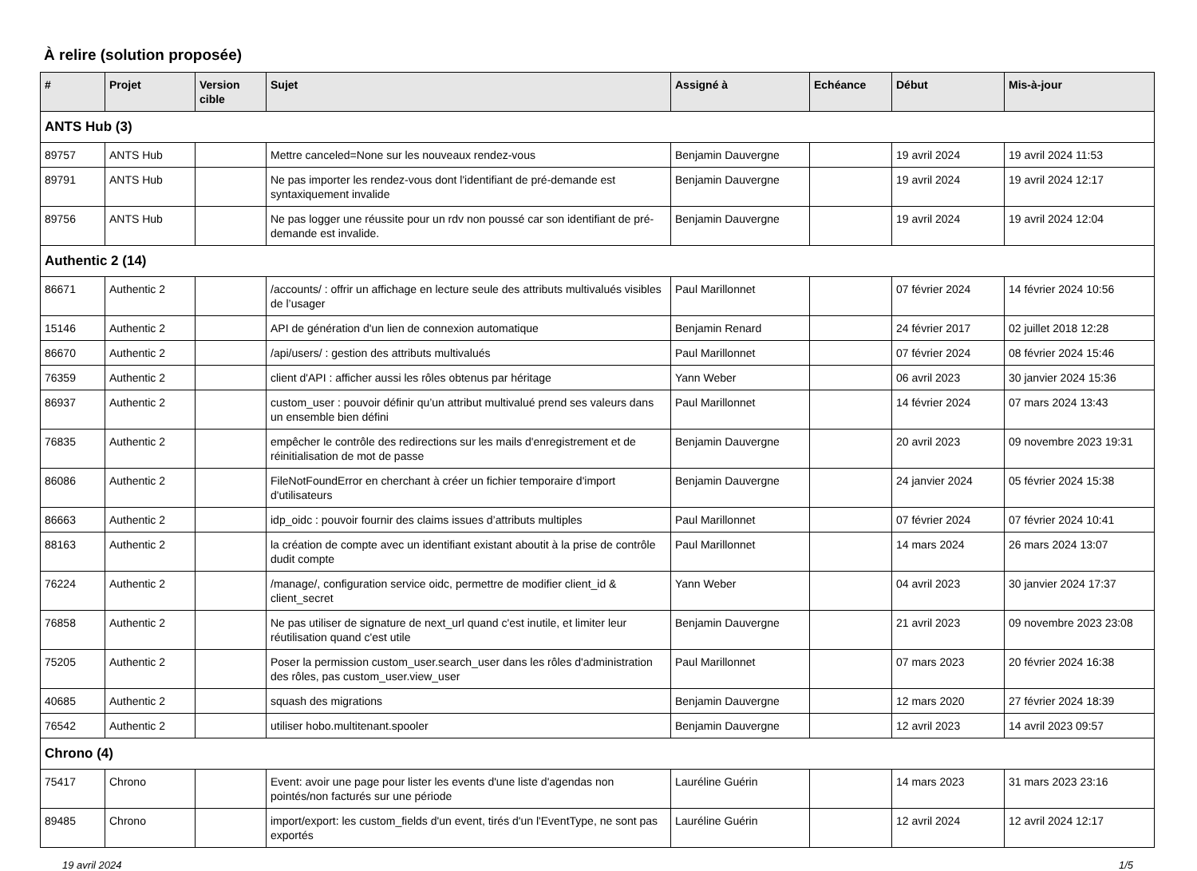À relire (solution proposée)
| # | Projet | Version cible | Sujet | Assigné à | Echéance | Début | Mis-à-jour |
| --- | --- | --- | --- | --- | --- | --- | --- |
| ANTS Hub (3) | | | | | | | |
| 89757 | ANTS Hub | | Mettre canceled=None sur les nouveaux rendez-vous | Benjamin Dauvergne | | 19 avril 2024 | 19 avril 2024 11:53 |
| 89791 | ANTS Hub | | Ne pas importer les rendez-vous dont l'identifiant de pré-demande est syntaxiquement invalide | Benjamin Dauvergne | | 19 avril 2024 | 19 avril 2024 12:17 |
| 89756 | ANTS Hub | | Ne pas logger une réussite pour un rdv non poussé car son identifiant de pré-demande est invalide. | Benjamin Dauvergne | | 19 avril 2024 | 19 avril 2024 12:04 |
| Authentic 2 (14) | | | | | | | |
| 86671 | Authentic 2 | | /accounts/ : offrir un affichage en lecture seule des attributs multivalués visibles de l’usager | Paul Marillonnet | | 07 février 2024 | 14 février 2024 10:56 |
| 15146 | Authentic 2 | | API de génération d'un lien de connexion automatique | Benjamin Renard | | 24 février 2017 | 02 juillet 2018 12:28 |
| 86670 | Authentic 2 | | /api/users/ : gestion des attributs multivalués | Paul Marillonnet | | 07 février 2024 | 08 février 2024 15:46 |
| 76359 | Authentic 2 | | client d'API : afficher aussi les rôles obtenus par héritage | Yann Weber | | 06 avril 2023 | 30 janvier 2024 15:36 |
| 86937 | Authentic 2 | | custom_user : pouvoir définir qu’un attribut multivalué prend ses valeurs dans un ensemble bien défini | Paul Marillonnet | | 14 février 2024 | 07 mars 2024 13:43 |
| 76835 | Authentic 2 | | empêcher le contrôle des redirections sur les mails d'enregistrement et de réinitialisation de mot de passe | Benjamin Dauvergne | | 20 avril 2023 | 09 novembre 2023 19:31 |
| 86086 | Authentic 2 | | FileNotFoundError en cherchant à créer un fichier temporaire d'import d'utilisateurs | Benjamin Dauvergne | | 24 janvier 2024 | 05 février 2024 15:38 |
| 86663 | Authentic 2 | | idp_oidc : pouvoir fournir des claims issues d’attributs multiples | Paul Marillonnet | | 07 février 2024 | 07 février 2024 10:41 |
| 88163 | Authentic 2 | | la création de compte avec un identifiant existant aboutit à la prise de contrôle dudit compte | Paul Marillonnet | | 14 mars 2024 | 26 mars 2024 13:07 |
| 76224 | Authentic 2 | | /manage/, configuration service oidc, permettre de modifier client_id & client_secret | Yann Weber | | 04 avril 2023 | 30 janvier 2024 17:37 |
| 76858 | Authentic 2 | | Ne pas utiliser de signature de next_url quand c'est inutile, et limiter leur réutilisation quand c'est utile | Benjamin Dauvergne | | 21 avril 2023 | 09 novembre 2023 23:08 |
| 75205 | Authentic 2 | | Poser la permission custom_user.search_user dans les rôles d'administration des rôles, pas custom_user.view_user | Paul Marillonnet | | 07 mars 2023 | 20 février 2024 16:38 |
| 40685 | Authentic 2 | | squash des migrations | Benjamin Dauvergne | | 12 mars 2020 | 27 février 2024 18:39 |
| 76542 | Authentic 2 | | utiliser hobo.multitenant.spooler | Benjamin Dauvergne | | 12 avril 2023 | 14 avril 2023 09:57 |
| Chrono (4) | | | | | | | |
| 75417 | Chrono | | Event: avoir une page pour lister les events d'une liste d'agendas non pointés/non facturés sur une période | Lauréline Guérin | | 14 mars 2023 | 31 mars 2023 23:16 |
| 89485 | Chrono | | import/export: les custom_fields d'un event, tirés d'un l'EventType, ne sont pas exportés | Lauréline Guérin | | 12 avril 2024 | 12 avril 2024 12:17 |
19 avril 2024 1/5